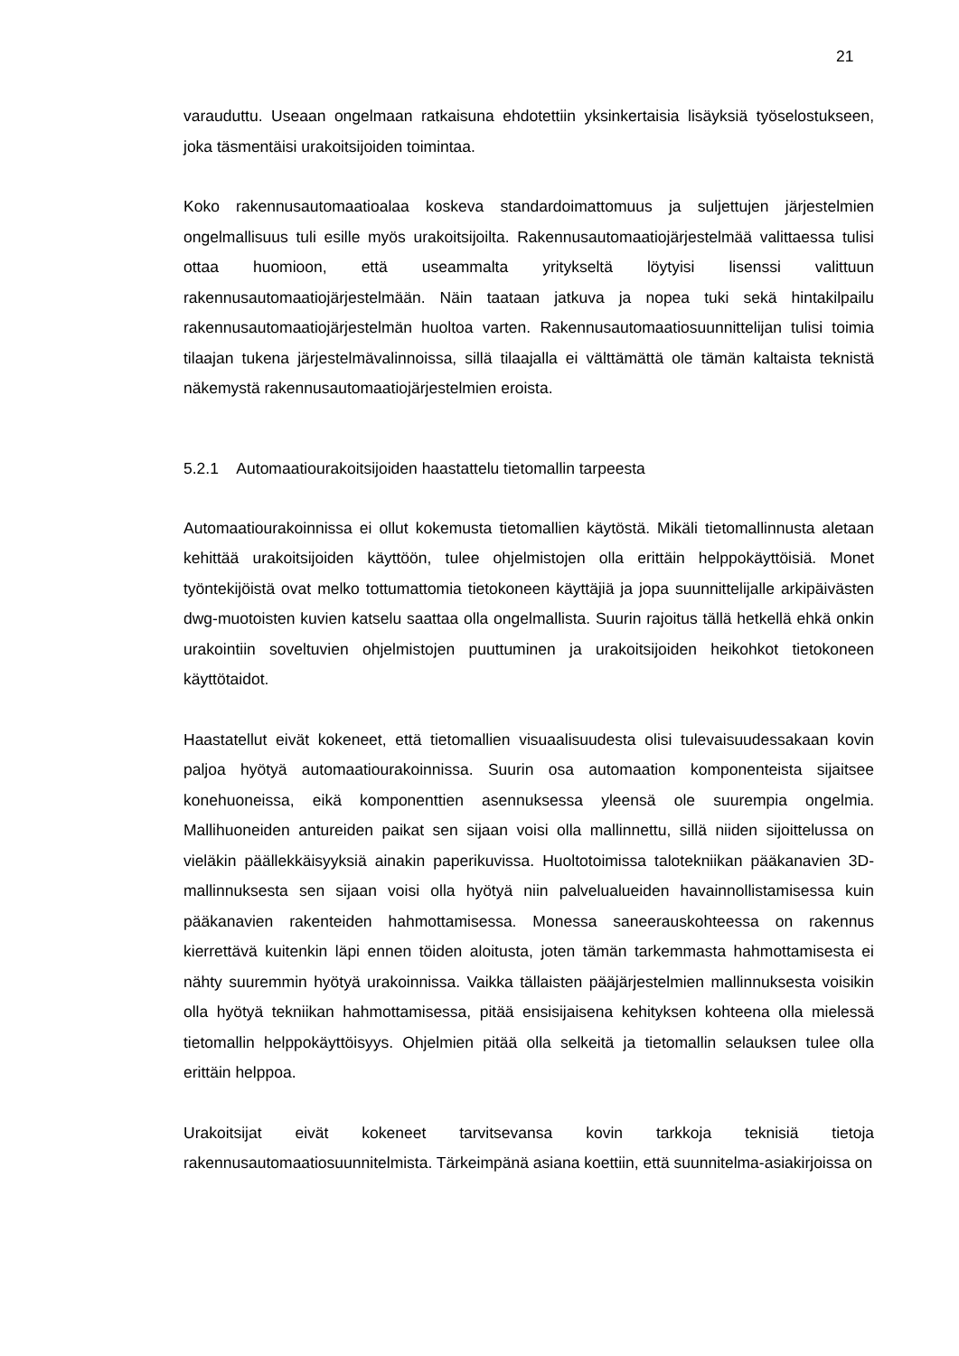21
varauduttu. Useaan ongelmaan ratkaisuna ehdotettiin yksinkertaisia lisäyksiä työselostukseen, joka täsmentäisi urakoitsijoiden toimintaa.
Koko rakennusautomaatioalaa koskeva standardoimattomuus ja suljettujen järjestelmien ongelmallisuus tuli esille myös urakoitsijoilta. Rakennusautomaatiojärjestelmää valittaessa tulisi ottaa huomioon, että useammalta yritykseltä löytyisi lisenssi valittuun rakennusautomaatiojärjestelmään. Näin taataan jatkuva ja nopea tuki sekä hintakilpailu rakennusautomaatiojärjestelmän huoltoa varten. Rakennusautomaatiosuunnittelijan tulisi toimia tilaajan tukena järjestelmävalinnoissa, sillä tilaajalla ei välttämättä ole tämän kaltaista teknistä näkemystä rakennusautomaatiojärjestelmien eroista.
5.2.1 Automaatiourakoitsijoiden haastattelu tietomallin tarpeesta
Automaatiourakoinnissa ei ollut kokemusta tietomallien käytöstä. Mikäli tietomallinnusta aletaan kehittää urakoitsijoiden käyttöön, tulee ohjelmistojen olla erittäin helppokäyttöisiä. Monet työntekijöistä ovat melko tottumattomia tietokoneen käyttäjiä ja jopa suunnittelijalle arkipäivästen dwg-muotoisten kuvien katselu saattaa olla ongelmallista. Suurin rajoitus tällä hetkellä ehkä onkin urakointiin soveltuvien ohjelmistojen puuttuminen ja urakoitsijoiden heikohkot tietokoneen käyttötaidot.
Haastatellut eivät kokeneet, että tietomallien visuaalisuudesta olisi tulevaisuudessakaan kovin paljoa hyötyä automaatiourakoinnissa. Suurin osa automaation komponenteista sijaitsee konehuoneissa, eikä komponenttien asennuksessa yleensä ole suurempia ongelmia. Mallihuoneiden antureiden paikat sen sijaan voisi olla mallinnettu, sillä niiden sijoittelussa on vieläkin päällekkäisyyksiä ainakin paperikuvissa. Huoltotoimissa talotekniikan pääkanavien 3D-mallinnuksesta sen sijaan voisi olla hyötyä niin palvelualueiden havainnollistamisessa kuin pääkanavien rakenteiden hahmottamisessa. Monessa saneerauskohteessa on rakennus kierrettävä kuitenkin läpi ennen töiden aloitusta, joten tämän tarkemmasta hahmottamisesta ei nähty suuremmin hyötyä urakoinnissa. Vaikka tällaisten pääjärjestelmien mallinnuksesta voisikin olla hyötyä tekniikan hahmottamisessa, pitää ensisijaisena kehityksen kohteena olla mielessä tietomallin helppokäyttöisyys. Ohjelmien pitää olla selkeitä ja tietomallin selauksen tulee olla erittäin helppoa.
Urakoitsijat eivät kokeneet tarvitsevansa kovin tarkkoja teknisiä tietoja rakennusautomaatiosuunnitelmista. Tärkeimpänä asiana koettiin, että suunnitelma-asiakirjoissa on